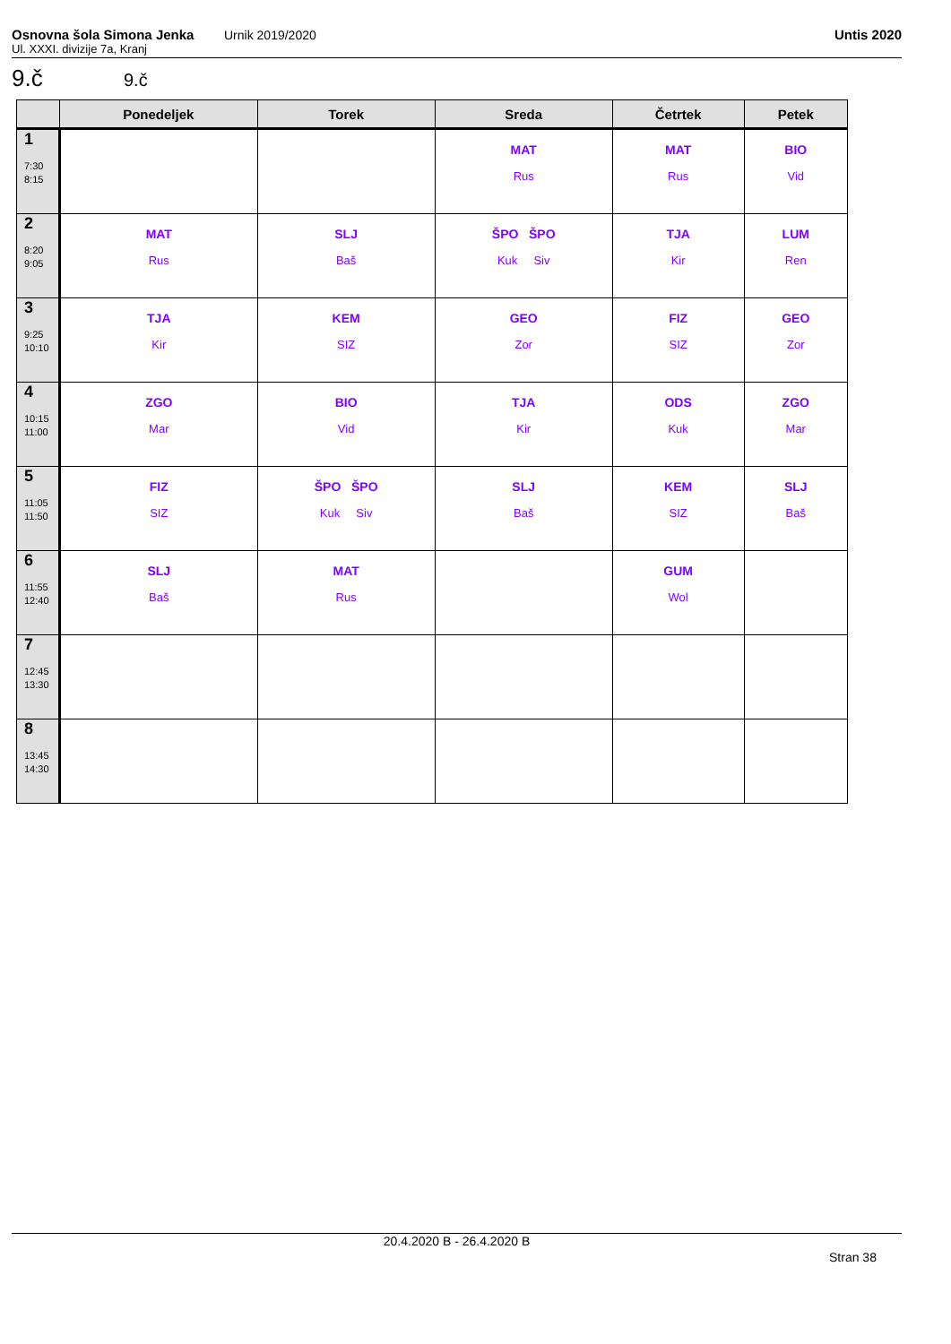Osnovna šola Simona Jenka Urnik 2019/2020 Untis 2020
Ul. XXXI. divizije 7a, Kranj
9.č 9.č
| | Ponedeljek | Torek | Sreda | Četrtek | Petek |
| --- | --- | --- | --- | --- | --- |
| 1 7:30 8:15 | | | MAT Rus | MAT Rus | BIO Vid |
| 2 8:20 9:05 | MAT Rus | SLJ Baš | ŠPO ŠPO Kuk Siv | TJA Kir | LUM Ren |
| 3 9:25 10:10 | TJA Kir | KEM SIZ | GEO Zor | FIZ SIZ | GEO Zor |
| 4 10:15 11:00 | ZGO Mar | BIO Vid | TJA Kir | ODS Kuk | ZGO Mar |
| 5 11:05 11:50 | FIZ SIZ | ŠPO ŠPO Kuk Siv | SLJ Baš | KEM SIZ | SLJ Baš |
| 6 11:55 12:40 | SLJ Baš | MAT Rus | | GUM Wol | |
| 7 12:45 13:30 | | | | | |
| 8 13:45 14:30 | | | | | |
20.4.2020 B - 26.4.2020 B
Stran 38